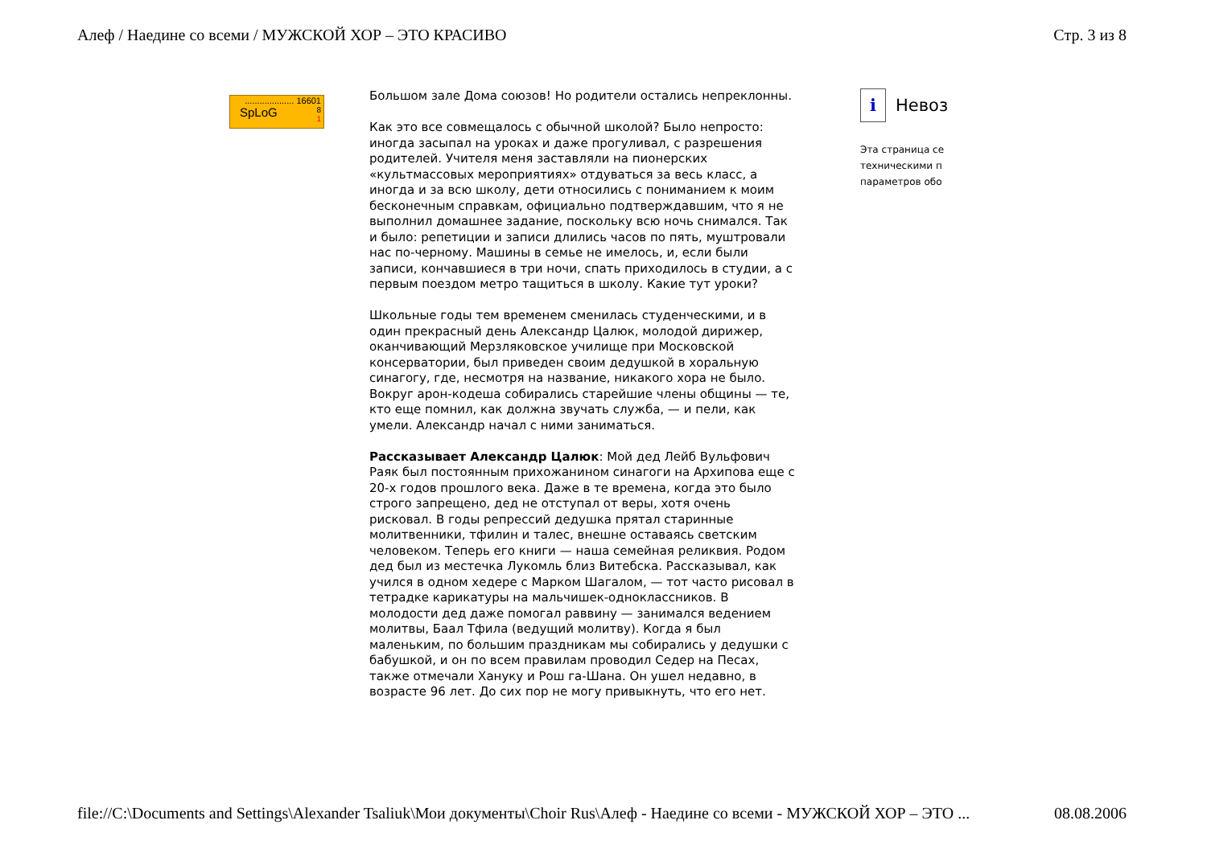Алеф / Наедине со всеми / МУЖСКОЙ ХОР – ЭТО КРАСИВО Стр. 3 из 8
.................... 16601
SpLoG 8
1
Большом зале Дома союзов! Но родители остались непреклонны.
Как это все совмещалось с обычной школой? Было непросто: иногда засыпал на уроках и даже прогуливал, с разрешения родителей. Учителя меня заставляли на пионерских «культмассовых мероприятиях» отдуваться за весь класс, а иногда и за всю школу, дети относились с пониманием к моим бесконечным справкам, официально подтверждавшим, что я не выполнил домашнее задание, поскольку всю ночь снимался. Так и было: репетиции и записи длились часов по пять, муштровали нас по-черному. Машины в семье не имелось, и, если были записи, кончавшиеся в три ночи, спать приходилось в студии, а с первым поездом метро тащиться в школу. Какие тут уроки?
Школьные годы тем временем сменилась студенческими, и в один прекрасный день Александр Цалюк, молодой дирижер, оканчивающий Мерзляковское училище при Московской консерватории, был приведен своим дедушкой в хоральную синагогу, где, несмотря на название, никакого хора не было. Вокруг арон-кодеша собирались старейшие члены общины — те, кто еще помнил, как должна звучать служба, — и пели, как умели. Александр начал с ними заниматься.
Рассказывает Александр Цалюк: Мой дед Лейб Вульфович Раяк был постоянным прихожанином синагоги на Архипова еще с 20-х годов прошлого века. Даже в те времена, когда это было строго запрещено, дед не отступал от веры, хотя очень рисковал. В годы репрессий дедушка прятал старинные молитвенники, тфилин и талес, внешне оставаясь светским человеком. Теперь его книги — наша семейная реликвия. Родом дед был из местечка Лукомль близ Витебска. Рассказывал, как учился в одном хедере с Марком Шагалом, — тот часто рисовал в тетрадке карикатуры на мальчишек-одноклассников. В молодости дед даже помогал раввину — занимался ведением молитвы, Баал Тфила (ведущий молитву). Когда я был маленьким, по большим праздникам мы собирались у дедушки с бабушкой, и он по всем правилам проводил Седер на Песах, также отмечали Хануку и Рош га-Шана. Он ушел недавно, в возрасте 96 лет. До сих пор не могу привыкнуть, что его нет.
i Невоз
Эта страница се
техническими п
параметров обо
file://C:\Documents and Settings\Alexander Tsaliuk\Мои документы\Choir Rus\Алеф - Наедине со всеми - МУЖСКОЙ ХОР – ЭТО ... 08.08.2006